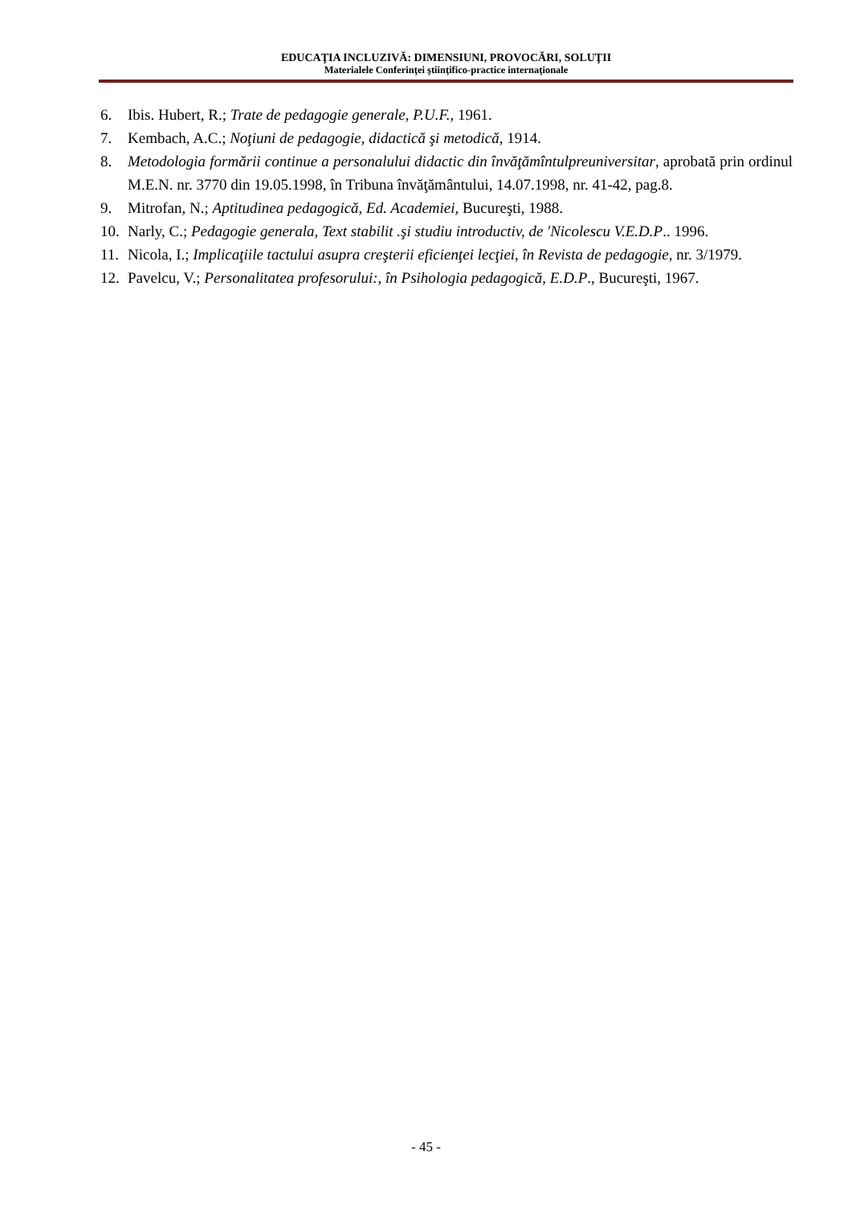EDUCAŢIA INCLUZIVĂ: DIMENSIUNI, PROVOCĂRI, SOLUŢII
Materialele Conferinţei ştiinţifico-practice internaţionale
6. Ibis. Hubert, R.; Trate de pedagogie generale, P.U.F., 1961.
7. Kembach, A.C.; Noţiuni de pedagogie, didactică şi metodică, 1914.
8. Metodologia formării continue a personalului didactic din învăţămîntulpreuniversitar, aprobată prin ordinul M.E.N. nr. 3770 din 19.05.1998, în Tribuna învăţământului, 14.07.1998, nr. 41-42, pag.8.
9. Mitrofan, N.; Aptitudinea pedagogică, Ed. Academiei, Bucureşti, 1988.
10. Narly, C.; Pedagogie generala, Text stabilit .şi studiu introductiv, de 'Nicolescu V.E.D.P.. 1996.
11. Nicola, I.; Implicaţiile tactului asupra creşterii eficienţei lecţiei, în Revista de pedagogie, nr. 3/1979.
12. Pavelcu, V.; Personalitatea profesorului:, în Psihologia pedagogică, E.D.P., Bucureşti, 1967.
- 45 -